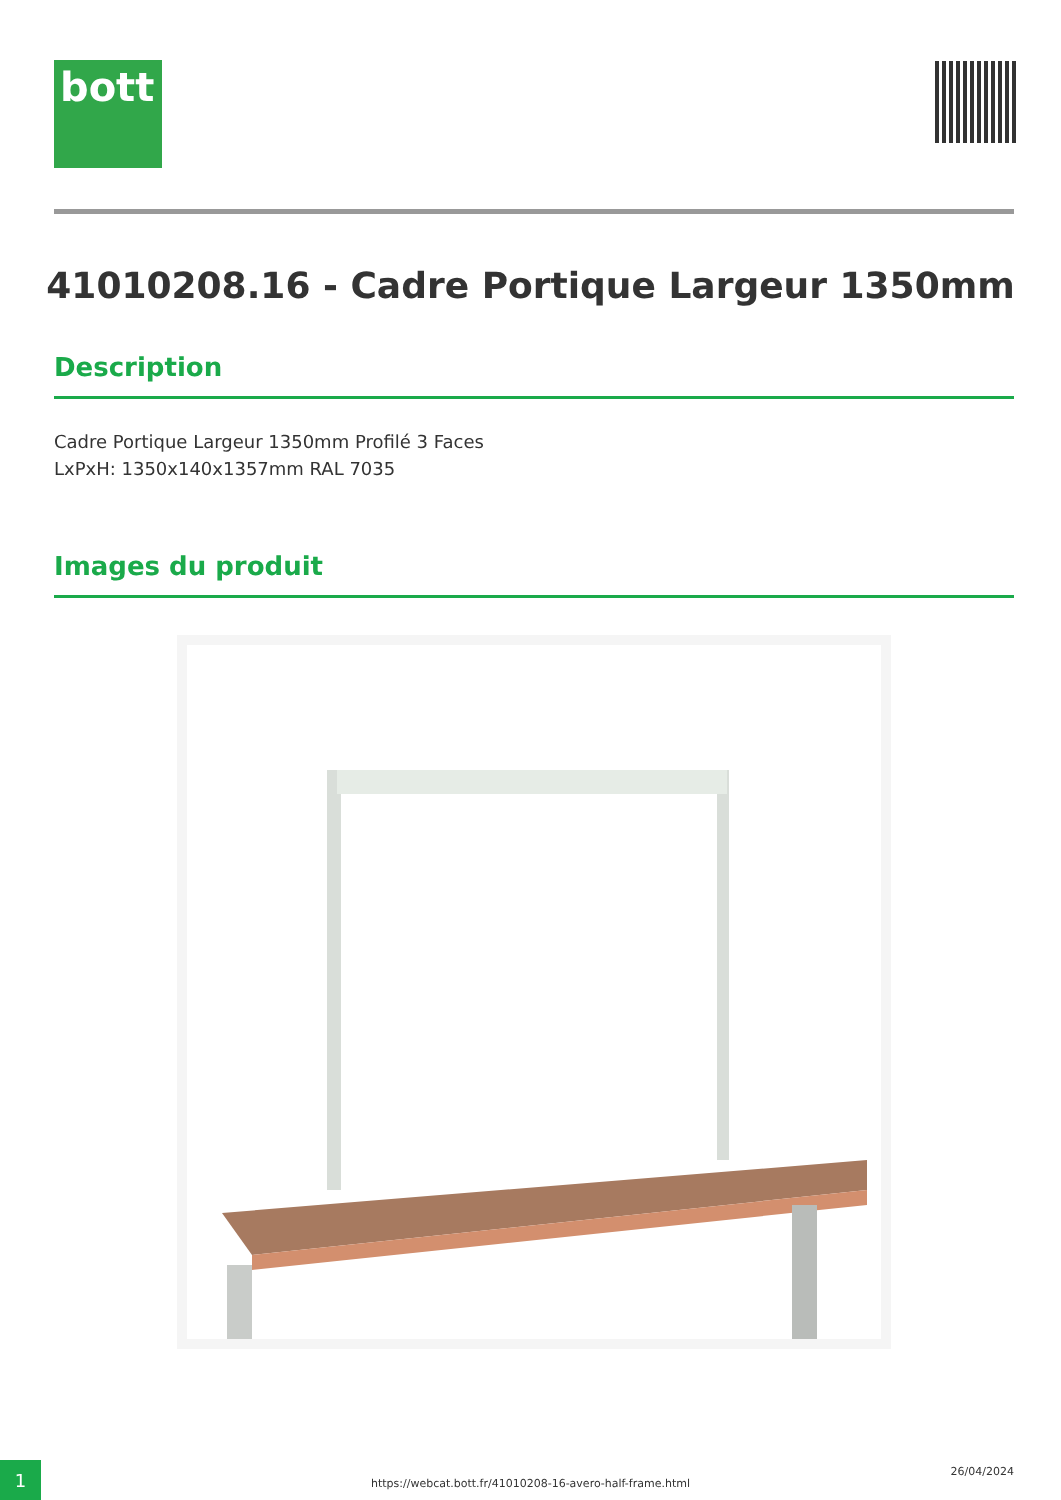bott
41010208.16 - Cadre Portique Largeur 1350mm
Description
Cadre Portique Largeur 1350mm Profilé 3 Faces
LxPxH: 1350x140x1357mm RAL 7035
Images du produit
1
https://webcat.bott.fr/41010208-16-avero-half-frame.html
26/04/2024